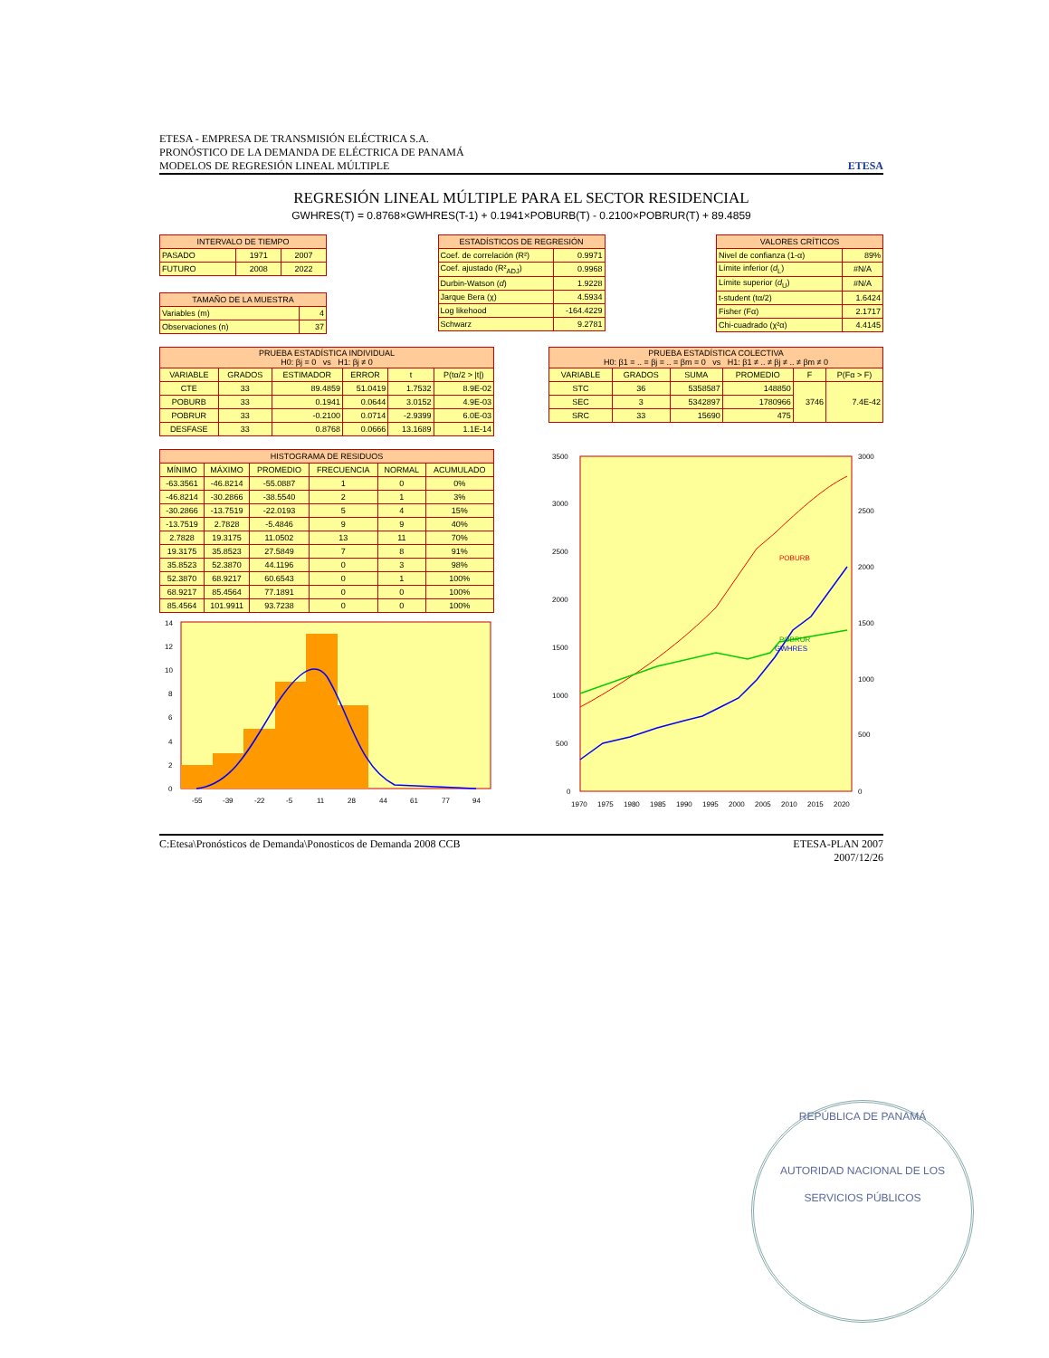ETESA - EMPRESA DE TRANSMISIÓN ELÉCTRICA S.A.
PRONÓSTICO DE LA DEMANDA DE ELÉCTRICA DE PANAMÁ
MODELOS DE REGRESIÓN LINEAL MÚLTIPLE
ETESA
REGRESIÓN LINEAL MÚLTIPLE PARA EL SECTOR RESIDENCIAL
GWHRES(T) = 0.8768×GWHRES(T-1) + 0.1941×POBURB(T) - 0.2100×POBRUR(T) + 89.4859
| INTERVALO DE TIEMPO | | |
| --- | --- | --- |
| PASADO | 1971 | 2007 |
| FUTURO | 2008 | 2022 |
| TAMAÑO DE LA MUESTRA | |
| --- | --- |
| Variables (m) | 4 |
| Observaciones (n) | 37 |
| ESTADÍSTICOS DE REGRESIÓN | |
| --- | --- |
| Coef. de correlación (R²) | 0.9971 |
| Coef. ajustado (R²<sub>ADJ</sub>) | 0.9968 |
| Durbin-Watson ( d ) | 1.9228 |
| Jarque Bera (χ) | 4.5934 |
| Log likehood | -164.4229 |
| Schwarz | 9.2781 |
| VALORES CRÍTICOS | |
| --- | --- |
| Nivel de confianza (1-α) | 89% |
| Límite inferior ( d<sub>L</sub>) | #N/A |
| Límite superior ( d<sub>U</sub>) | #N/A |
| t-student (tα/2) | 1.6424 |
| Fisher (Fα) | 2.1717 |
| Chi-cuadrado (χ²α) | 4.4145 |
| PRUEBA ESTADÍSTICA INDIVIDUAL H0: βj = 0 vs H1: βj ≠ 0 | | | | | |
| --- | --- | --- | --- | --- | --- |
| VARIABLE | GRADOS | ESTIMADOR | ERROR | t | P(tα/2 > /t/) |
| CTE | 33 | 89.4859 | 51.0419 | 1.7532 | 8.9E-02 |
| POBURB | 33 | 0.1941 | 0.0644 | 3.0152 | 4.9E-03 |
| POBRUR | 33 | -0.2100 | 0.0714 | -2.9399 | 6.0E-03 |
| DESFASE | 33 | 0.8768 | 0.0666 | 13.1689 | 1.1E-14 |
| PRUEBA ESTADÍSTICA COLECTIVA H0: β1 = .. = βj = .. = βm = 0 vs H1: β1 ≠ .. ≠ βj ≠ .. ≠ βm ≠ 0 | | | | | |
| --- | --- | --- | --- | --- | --- |
| VARIABLE | GRADOS | SUMA | PROMEDIO | F | P(Fα > F) |
| STC | 36 | 5358587 | 148850 | 3746 | 7.4E-42 |
| SEC | 3 | 5342897 | 1780966 | | |
| SRC | 33 | 15690 | 475 | | |
| HISTOGRAMA DE RESIDUOS | | | | | |
| --- | --- | --- | --- | --- | --- |
| MÍNIMO | MÁXIMO | PROMEDIO | FRECUENCIA | NORMAL | ACUMULADO |
| -63.3561 | -46.8214 | -55.0887 | 1 | 0 | 0% |
| -46.8214 | -30.2866 | -38.5540 | 2 | 1 | 3% |
| -30.2866 | -13.7519 | -22.0193 | 5 | 4 | 15% |
| -13.7519 | 2.7828 | -5.4846 | 9 | 9 | 40% |
| 2.7828 | 19.3175 | 11.0502 | 13 | 11 | 70% |
| 19.3175 | 35.8523 | 27.5849 | 7 | 8 | 91% |
| 35.8523 | 52.3870 | 44.1196 | 0 | 3 | 98% |
| 52.3870 | 68.9217 | 60.6543 | 0 | 1 | 100% |
| 68.9217 | 85.4564 | 77.1891 | 0 | 0 | 100% |
| 85.4564 | 101.9911 | 93.7238 | 0 | 0 | 100% |
0
2
4
6
8
10
12
14
-55
-39
-22
-5
11
28
44
61
77
94
POBURB
POBRUR
GWHRES
0
500
1000
1500
2000
2500
3000
3500
0
500
1000
1500
2000
2500
3000
1970
1975
1980
1985
1990
1995
2000
2005
2010
2015
2020
C:Etesa\Pronósticos de Demanda\Ponosticos de Demanda 2008 CCB
ETESA-PLAN 2007
2007/12/26
REPÚBLICA DE PANAMÁ
AUTORIDAD NACIONAL DE LOS SERVICIOS PÚBLICOS